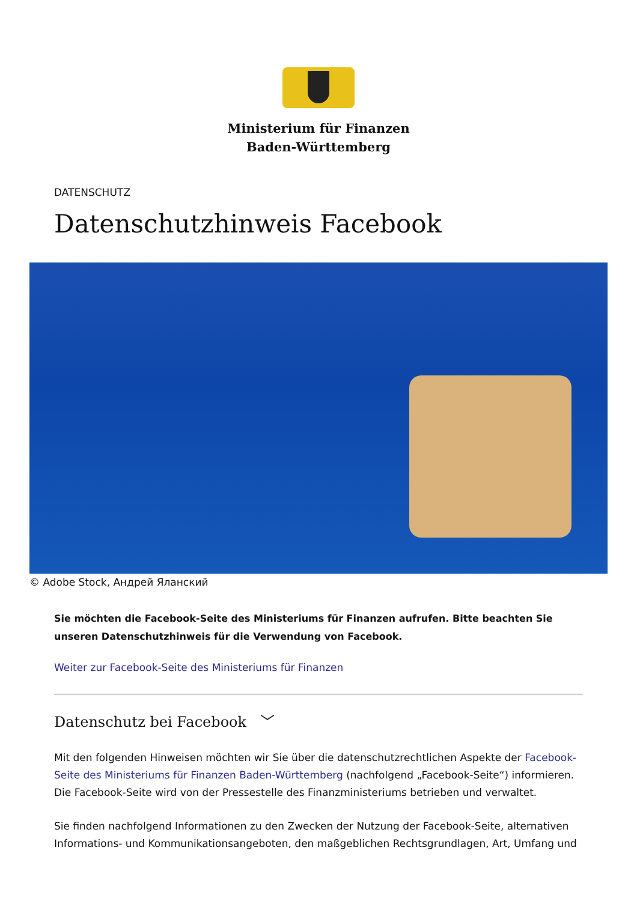Ministerium für Finanzen
Baden-Württemberg
DATENSCHUTZ
Datenschutzhinweis Facebook
© Adobe Stock, Андрей Яланский
Sie möchten die Facebook-Seite des Ministeriums für Finanzen aufrufen. Bitte beachten Sie unseren Datenschutzhinweis für die Verwendung von Facebook.
Weiter zur Facebook-Seite des Ministeriums für Finanzen
Datenschutz bei Facebook ﹀
Mit den folgenden Hinweisen möchten wir Sie über die datenschutzrechtlichen Aspekte der Facebook-Seite des Ministeriums für Finanzen Baden-Württemberg (nachfolgend „Facebook-Seite“) informieren. Die Facebook-Seite wird von der Pressestelle des Finanzministeriums betrieben und verwaltet.
Sie finden nachfolgend Informationen zu den Zwecken der Nutzung der Facebook-Seite, alternativen Informations- und Kommunikationsangeboten, den maßgeblichen Rechtsgrundlagen, Art, Umfang und